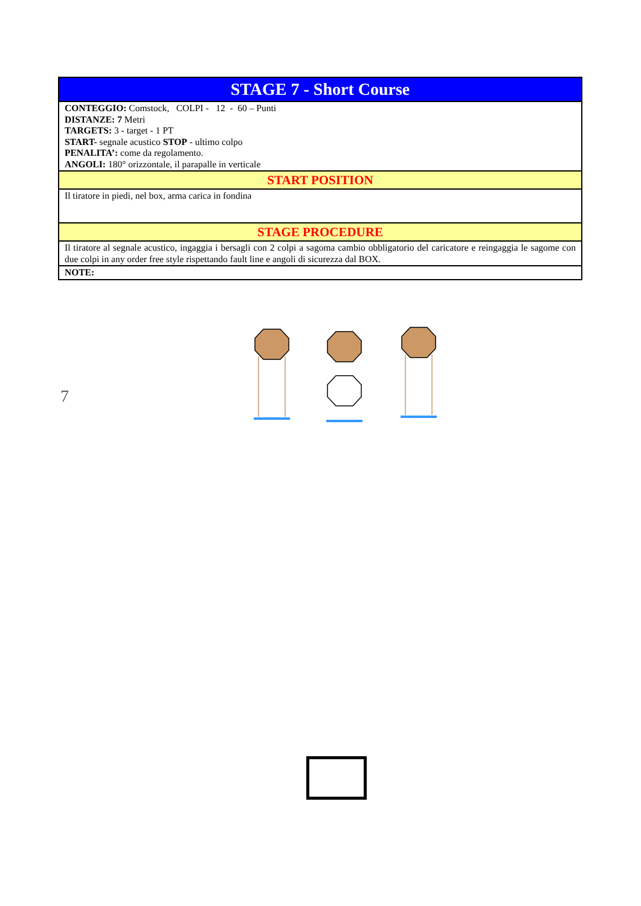| STAGE 7 - Short Course |
| CONTEGGIO: Comstock, COLPI - 12 - 60 – Punti DISTANZE: 7 Metri TARGETS: 3 - target - 1 PT START- segnale acustico STOP - ultimo colpo PENALITA’: come da regolamento. ANGOLI: 180° orizzontale, il parapalle in verticale |
| START POSITION |
| Il tiratore in piedi, nel box, arma carica in fondina |
| STAGE PROCEDURE |
| Il tiratore al segnale acustico, ingaggia i bersagli con 2 colpi a sagoma cambio obbligatorio del caricatore e reingaggia le sagome con due colpi in any order free style rispettando fault line e angoli di sicurezza dal BOX. |
| NOTE: |
7